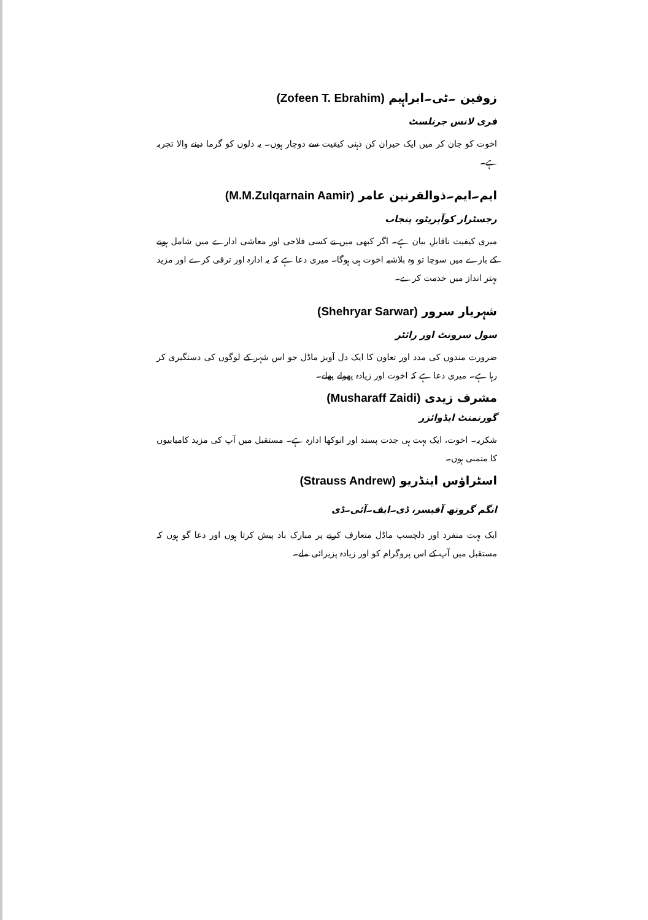زوفین ۔ٹی۔ابراہیم (Zofeen T. Ebrahim)
فری لانس جرنلسٹ
اخوت کو جان کر میں ایک حیران کن ذہنی کیفیت سے دوچار ہوں۔ یہ دلوں کو گرما دینے والا تجربہ ہے۔
ایم۔ایم۔ذوالقرنین عامر (M.M.Zulqarnain Aamir)
رجسٹرار کوآپریٹو، پنجاب
میری کیفیت ناقابلِ بیان ہے۔ اگر کبھی میں نے کسی فلاحی اور معاشی ادارے میں شامل ہونے کے بارے میں سوچا تو وہ بلاشبہ اخوت ہی ہوگا۔ میری دعا ہے کہ یہ ادارہ اور ترقی کرے اور مزید بہتر انداز میں خدمت کرے۔
شہریار سرور (Shehryar Sarwar)
سول سرونٹ اور رائٹر
ضرورت مندوں کی مدد اور تعاون کا ایک دل آویز ماڈل جو اس شہر کے لوگوں کی دستگیری کر رہا ہے۔ میری دعا ہے کہ اخوت اور زیادہ پھولے پھلے۔
مشرف زیدی (Musharaff Zaidi)
گورنمنٹ ایڈوائزر
شکریہ۔ اخوت، ایک بہت ہی جدت پسند اور انوکھا ادارہ ہے۔ مستقبل میں آپ کی مزید کامیابیوں کا متمنی ہوں۔
اسٹراؤس اینڈریو (Strauss Andrew)
انگم گروتھ آفیسر، ڈی۔ایف۔آئی۔ڈی
ایک بہت منفرد اور دلچسپ ماڈل متعارف کرنے پر مبارک باد پیش کرتا ہوں اور دعا گو ہوں کہ مستقبل میں آپ کے اس پروگرام کو اور زیادہ پزیرائی ملے۔